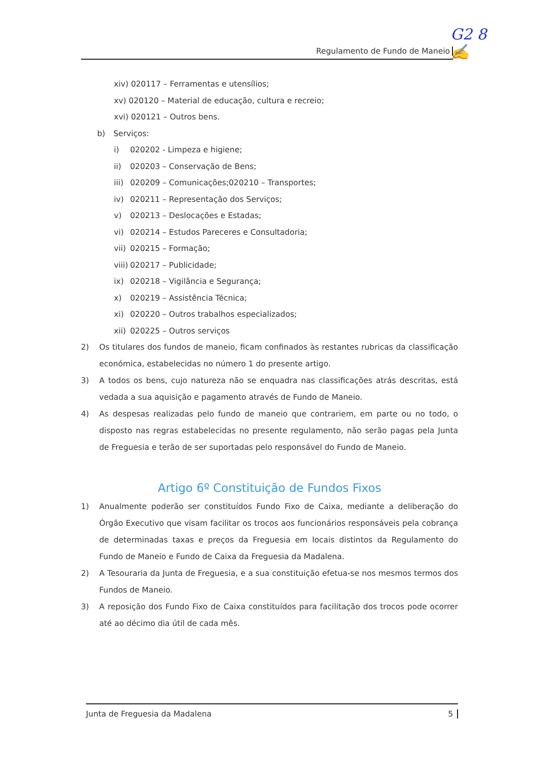G2 8
✍
Regulamento de Fundo de Maneio
xiv) 020117 – Ferramentas e utensílios;
xv) 020120 – Material de educação, cultura e recreio;
xvi) 020121 – Outros bens.
b) Serviços:
i) 020202 - Limpeza e higiene;
ii) 020203 – Conservação de Bens;
iii) 020209 – Comunicações;020210 – Transportes;
iv) 020211 – Representação dos Serviços;
v) 020213 – Deslocações e Estadas;
vi) 020214 – Estudos Pareceres e Consultadoria;
vii) 020215 – Formação;
viii) 020217 – Publicidade;
ix) 020218 – Vigilância e Segurança;
x) 020219 – Assistência Técnica;
xi) 020220 – Outros trabalhos especializados;
xii) 020225 – Outros serviços
2) Os titulares dos fundos de maneio, ficam confinados às restantes rubricas da classificação económica, estabelecidas no número 1 do presente artigo.
3) A todos os bens, cujo natureza não se enquadra nas classificações atrás descritas, está vedada a sua aquisição e pagamento através de Fundo de Maneio.
4) As despesas realizadas pelo fundo de maneio que contrariem, em parte ou no todo, o disposto nas regras estabelecidas no presente regulamento, não serão pagas pela Junta de Freguesia e terão de ser suportadas pelo responsável do Fundo de Maneio.
Artigo 6º Constituição de Fundos Fixos
1) Anualmente poderão ser constituídos Fundo Fixo de Caixa, mediante a deliberação do Órgão Executivo que visam facilitar os trocos aos funcionários responsáveis pela cobrança de determinadas taxas e preços da Freguesia em locais distintos da Regulamento do Fundo de Maneio e Fundo de Caixa da Freguesia da Madalena.
2) A Tesouraria da Junta de Freguesia, e a sua constituição efetua-se nos mesmos termos dos Fundos de Maneio.
3) A reposição dos Fundo Fixo de Caixa constituídos para facilitação dos trocos pode ocorrer até ao décimo dia útil de cada mês.
Junta de Freguesia da Madalena 5